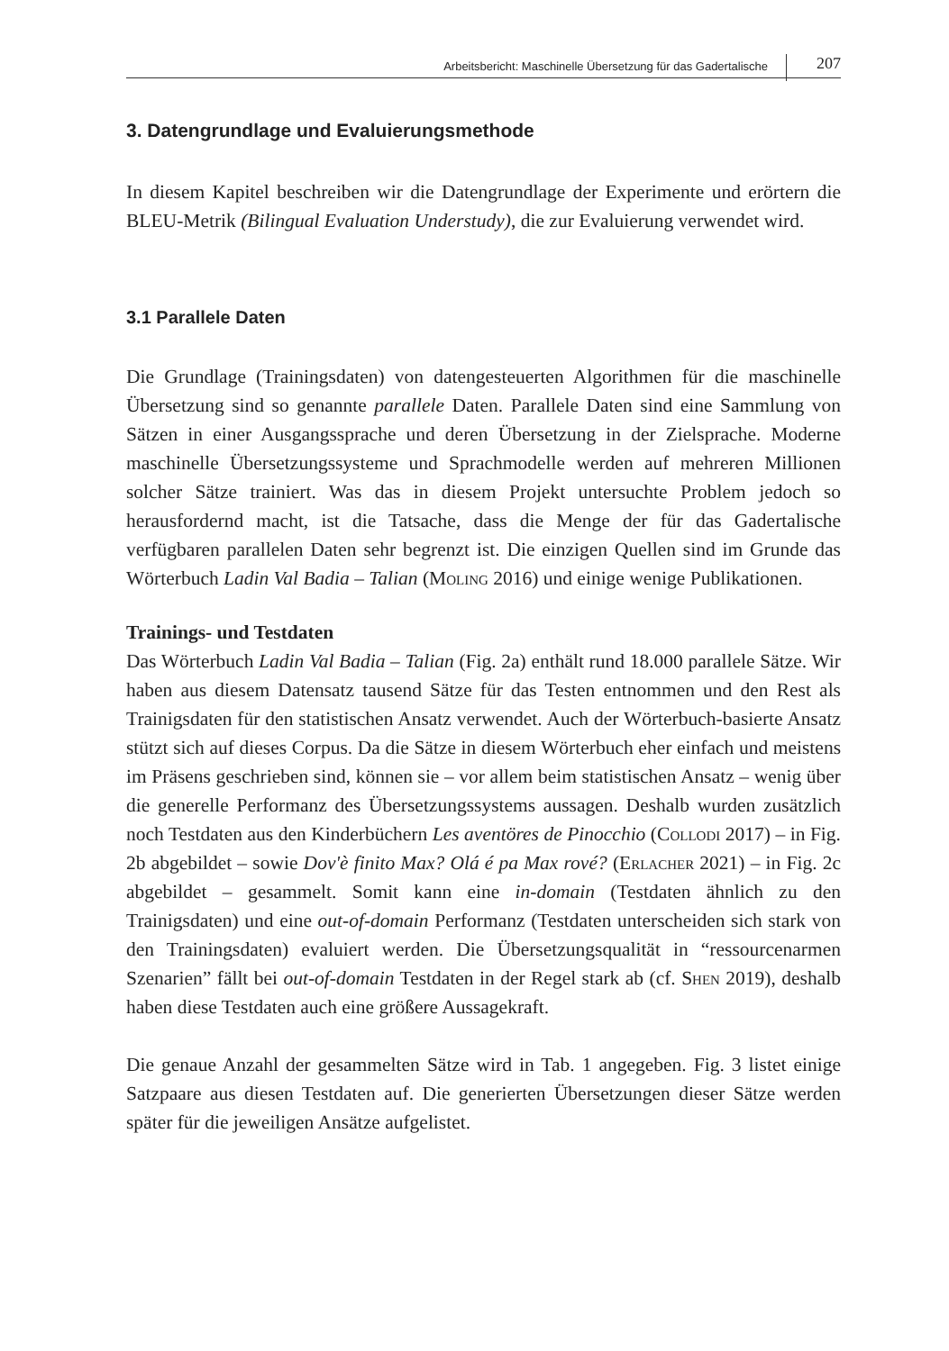Arbeitsbericht: Maschinelle Übersetzung für das Gadertalische
207
3. Datengrundlage und Evaluierungsmethode
In diesem Kapitel beschreiben wir die Datengrundlage der Experimente und erörtern die BLEU-Metrik (Bilingual Evaluation Understudy), die zur Evaluierung verwendet wird.
3.1 Parallele Daten
Die Grundlage (Trainingsdaten) von datengesteuerten Algorithmen für die maschinelle Übersetzung sind so genannte parallele Daten. Parallele Daten sind eine Sammlung von Sätzen in einer Ausgangssprache und deren Übersetzung in der Zielsprache. Moderne maschinelle Übersetzungssysteme und Sprachmodelle werden auf mehreren Millionen solcher Sätze trainiert. Was das in diesem Projekt untersuchte Problem jedoch so herausfordernd macht, ist die Tatsache, dass die Menge der für das Gadertalische verfügbaren parallelen Daten sehr begrenzt ist. Die einzigen Quellen sind im Grunde das Wörterbuch Ladin Val Badia – Talian (Moling 2016) und einige wenige Publikationen.
Trainings- und Testdaten
Das Wörterbuch Ladin Val Badia – Talian (Fig. 2a) enthält rund 18.000 parallele Sätze. Wir haben aus diesem Datensatz tausend Sätze für das Testen entnommen und den Rest als Trainigsdaten für den statistischen Ansatz verwendet. Auch der Wörterbuch-basierte Ansatz stützt sich auf dieses Corpus. Da die Sätze in diesem Wörterbuch eher einfach und meistens im Präsens geschrieben sind, können sie – vor allem beim statistischen Ansatz – wenig über die generelle Performanz des Übersetzungssystems aussagen. Deshalb wurden zusätzlich noch Testdaten aus den Kinderbüchern Les aventöres de Pinocchio (Collodi 2017) – in Fig. 2b abgebildet – sowie Dov'è finito Max? Olá é pa Max rové? (Erlacher 2021) – in Fig. 2c abgebildet – gesammelt. Somit kann eine in-domain (Testdaten ähnlich zu den Trainigsdaten) und eine out-of-domain Performanz (Testdaten unterscheiden sich stark von den Trainingsdaten) evaluiert werden. Die Übersetzungsqualität in “ressourcenarmen Szenarien” fällt bei out-of-domain Testdaten in der Regel stark ab (cf. Shen 2019), deshalb haben diese Testdaten auch eine größere Aussagekraft.
Die genaue Anzahl der gesammelten Sätze wird in Tab. 1 angegeben. Fig. 3 listet einige Satzpaare aus diesen Testdaten auf. Die generierten Übersetzungen dieser Sätze werden später für die jeweiligen Ansätze aufgelistet.